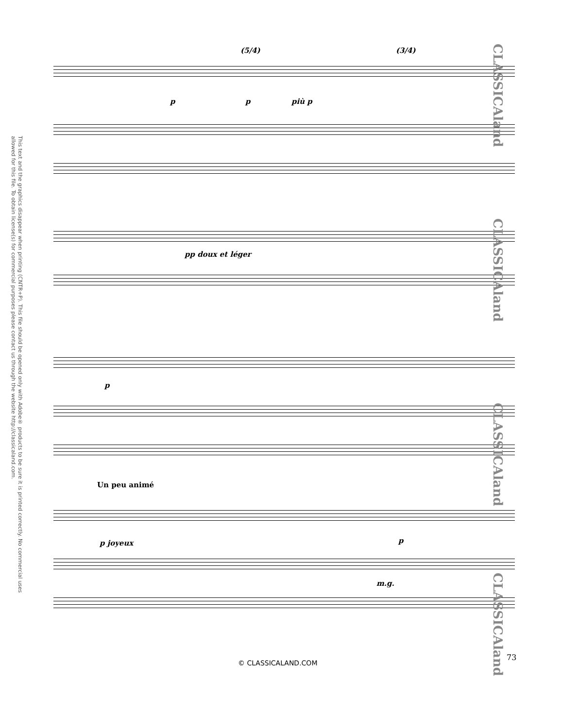This text and the graphics disappear when printing (CNTR+P). This file should be opened only with Adobe® products to be sure it is printed correctly. No commercial uses allowed for this file. To obtain license(s) for commercial purposes please contact us through the website http://classicaland.com.
p p più p
(5/4) (3/4)
pp doux et léger
p
Un peu animé
p joyeux p
m.g.
CLASSICAland
CLASSICAland
CLASSICAland
CLASSICAland
73
© CLASSICALAND.COM